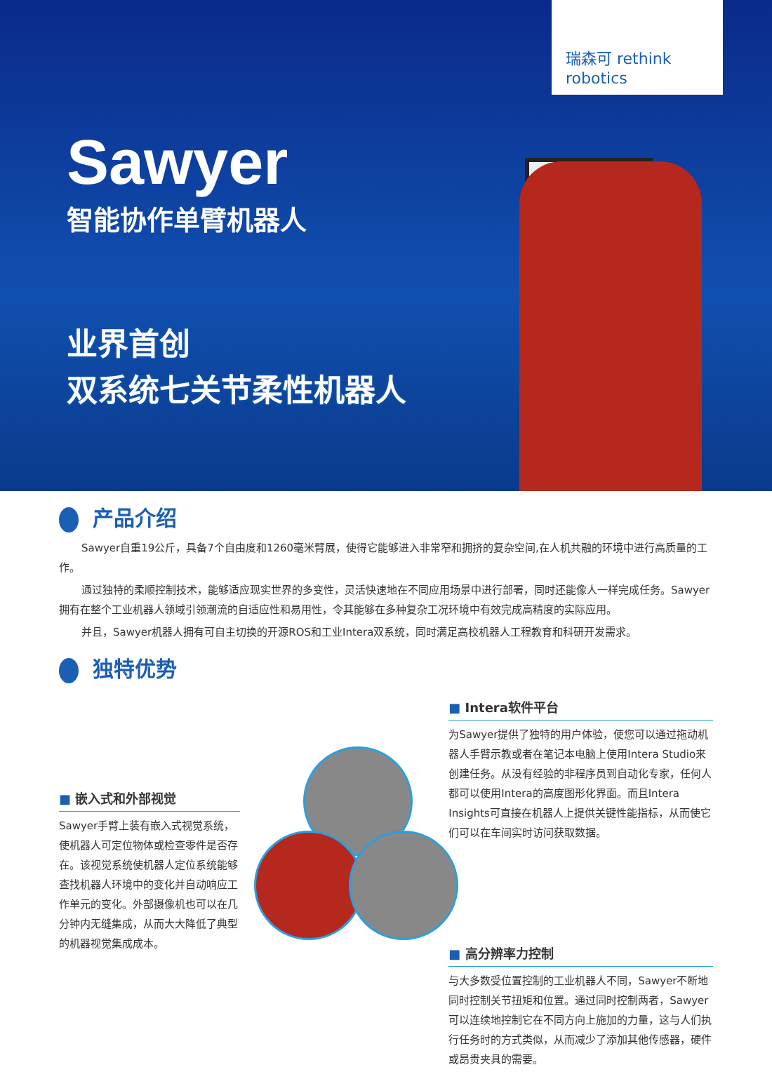瑞森可 rethink robotics
Sawyer
智能协作单臂机器人
业界首创
双系统七关节柔性机器人
产品介绍
Sawyer自重19公斤，具备7个自由度和1260毫米臂展，使得它能够进入非常窄和拥挤的复杂空间,在人机共融的环境中进行高质量的工作。
通过独特的柔顺控制技术，能够适应现实世界的多变性，灵活快速地在不同应用场景中进行部署，同时还能像人一样完成任务。Sawyer拥有在整个工业机器人领域引领潮流的自适应性和易用性，令其能够在多种复杂工况环境中有效完成高精度的实际应用。
并且，Sawyer机器人拥有可自主切换的开源ROS和工业Intera双系统，同时满足高校机器人工程教育和科研开发需求。
独特优势
■ 嵌入式和外部视觉
Sawyer手臂上装有嵌入式视觉系统，使机器人可定位物体或检查零件是否存在。该视觉系统使机器人定位系统能够查找机器人环境中的变化并自动响应工作单元的变化。外部摄像机也可以在几分钟内无缝集成，从而大大降低了典型的机器视觉集成成本。
■ Intera软件平台
为Sawyer提供了独特的用户体验，使您可以通过拖动机器人手臂示教或者在笔记本电脑上使用Intera Studio来创建任务。从没有经验的非程序员到自动化专家，任何人都可以使用Intera的高度图形化界面。而且Intera Insights可直接在机器人上提供关键性能指标，从而使它们可以在车间实时访问获取数据。
■ 高分辨率力控制
与大多数受位置控制的工业机器人不同，Sawyer不断地同时控制关节扭矩和位置。通过同时控制两者，Sawyer可以连续地控制它在不同方向上施加的力量，这与人们执行任务时的方式类似，从而减少了添加其他传感器，硬件或昂贵夹具的需要。